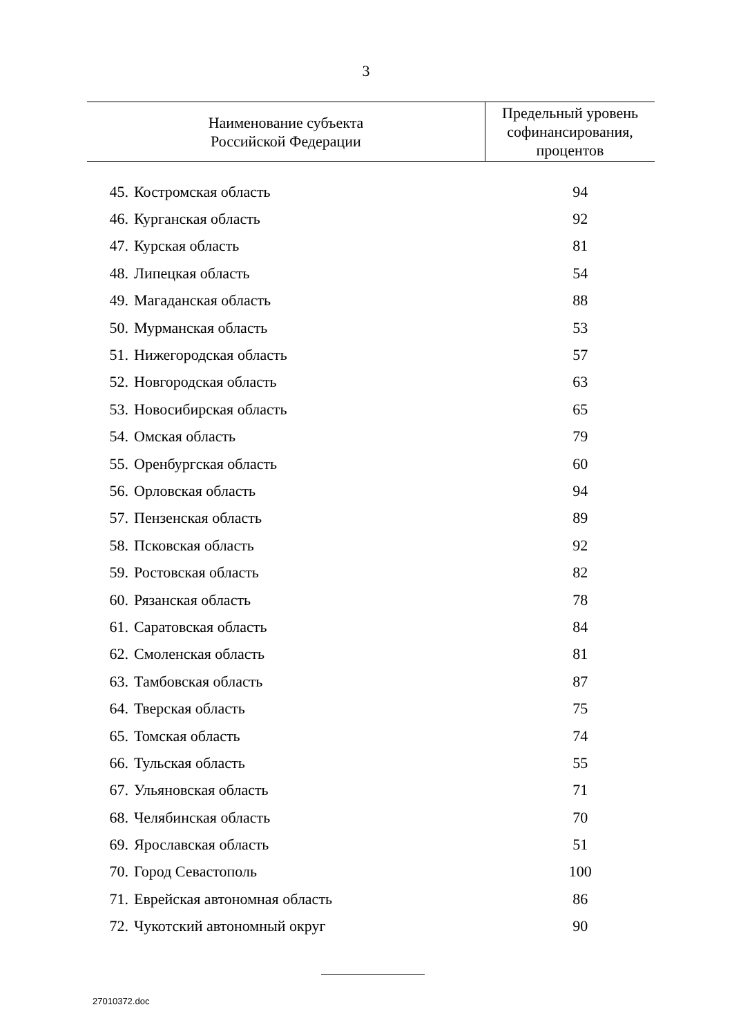3
| Наименование субъекта Российской Федерации | | Предельный уровень софинансирования, процентов |
| --- | --- | --- |
| 45. | Костромская область | 94 |
| 46. | Курганская область | 92 |
| 47. | Курская область | 81 |
| 48. | Липецкая область | 54 |
| 49. | Магаданская область | 88 |
| 50. | Мурманская область | 53 |
| 51. | Нижегородская область | 57 |
| 52. | Новгородская область | 63 |
| 53. | Новосибирская область | 65 |
| 54. | Омская область | 79 |
| 55. | Оренбургская область | 60 |
| 56. | Орловская область | 94 |
| 57. | Пензенская область | 89 |
| 58. | Псковская область | 92 |
| 59. | Ростовская область | 82 |
| 60. | Рязанская область | 78 |
| 61. | Саратовская область | 84 |
| 62. | Смоленская область | 81 |
| 63. | Тамбовская область | 87 |
| 64. | Тверская область | 75 |
| 65. | Томская область | 74 |
| 66. | Тульская область | 55 |
| 67. | Ульяновская область | 71 |
| 68. | Челябинская область | 70 |
| 69. | Ярославская область | 51 |
| 70. | Город Севастополь | 100 |
| 71. | Еврейская автономная область | 86 |
| 72. | Чукотский автономный округ | 90 |
27010372.doc